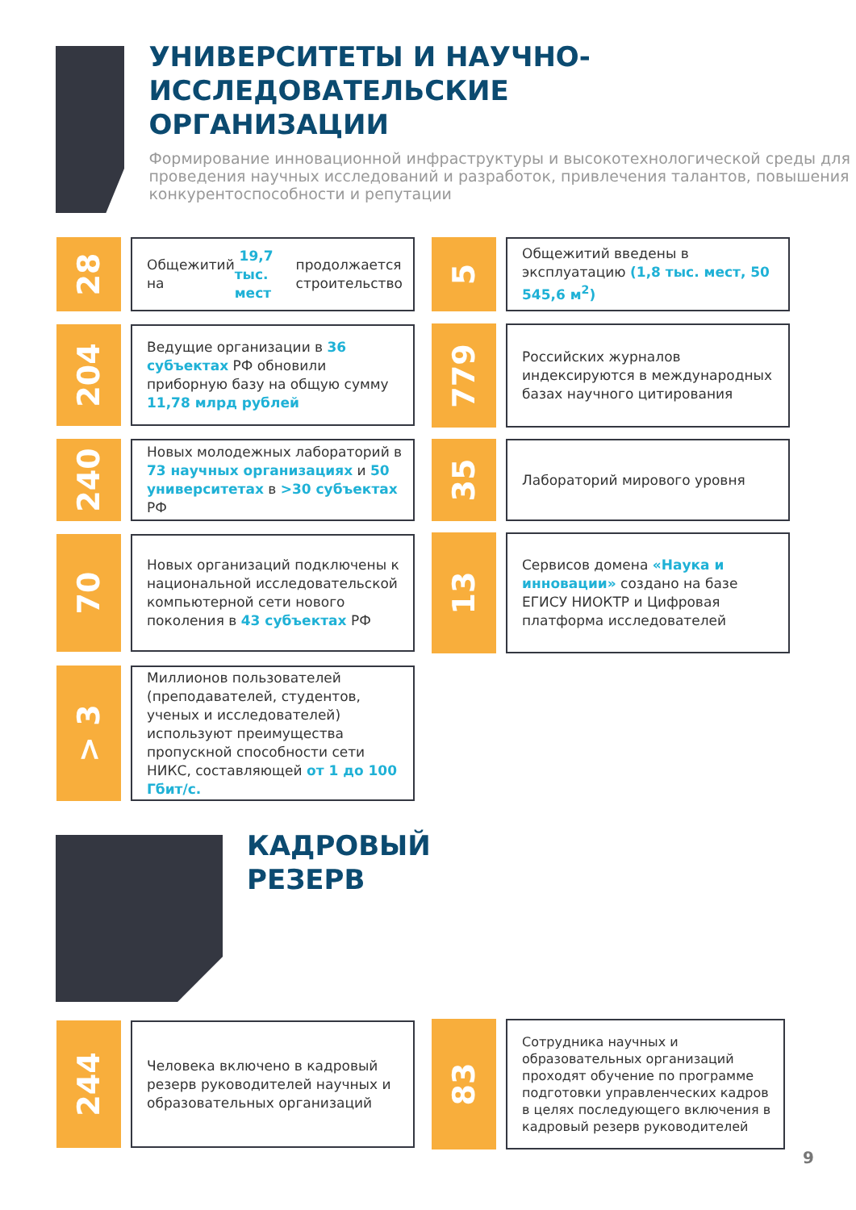УНИВЕРСИТЕТЫ И НАУЧНО-
ИССЛЕДОВАТЕЛЬСКИЕ
ОРГАНИЗАЦИИ
Формирование инновационной инфраструктуры и высокотехнологической среды для проведения научных исследований и разработок, привлечения талантов, повышения конкурентоспособности и репутации
28
Общежитий на 19,7 тыс. мест продолжается строительство
5
Общежитий введены в эксплуатацию (1,8 тыс. мест, 50 545,6 м<sup>2</sup>)
204
Ведущие организации в 36 субъектах РФ обновили приборную базу на общую сумму 11,78 млрд рублей
779
Российских журналов индексируются в международных базах научного цитирования
240
Новых молодежных лабораторий в 73 научных организациях и 50 университетах в >30 субъектах РФ
35
Лабораторий мирового уровня
70
Новых организаций подключены к национальной исследовательской компьютерной сети нового поколения в 43 субъектах РФ
13
Сервисов домена «Наука и инновации» создано на базе ЕГИСУ НИОКТР и Цифровая платформа исследователей
> 3
Миллионов пользователей (преподавателей, студентов, ученых и исследователей) используют преимущества пропускной способности сети НИКС, составляющей от 1 до 100 Гбит/с.
КАДРОВЫЙ
РЕЗЕРВ
244
Человека включено в кадровый резерв руководителей научных и образовательных организаций
83
Сотрудника научных и образовательных организаций проходят обучение по программе подготовки управленческих кадров в целях последующего включения в кадровый резерв руководителей
9